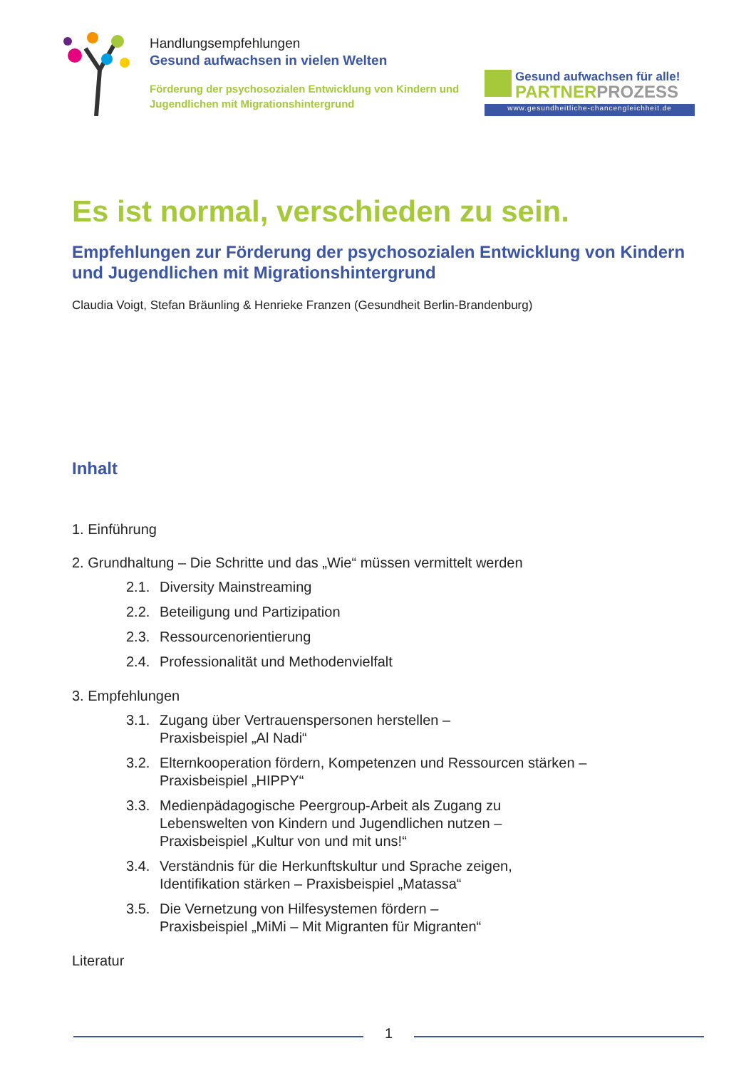Handlungsempfehlungen
Gesund aufwachsen in vielen Welten
Förderung der psychosozialen Entwicklung von Kindern und Jugendlichen mit Migrationshintergrund
Gesund aufwachsen für alle!
PARTNERPROZESS
www.gesundheitliche-chancengleichheit.de
Es ist normal, verschieden zu sein.
Empfehlungen zur Förderung der psychosozialen Entwicklung von Kindern und Jugendlichen mit Migrationshintergrund
Claudia Voigt, Stefan Bräunling & Henrieke Franzen (Gesundheit Berlin-Brandenburg)
Inhalt
1. Einführung
2. Grundhaltung – Die Schritte und das „Wie“ müssen vermittelt werden
2.1. Diversity Mainstreaming
2.2. Beteiligung und Partizipation
2.3. Ressourcenorientierung
2.4. Professionalität und Methodenvielfalt
3. Empfehlungen
3.1. Zugang über Vertrauenspersonen herstellen –
Praxisbeispiel „Al Nadi“
3.2. Elternkooperation fördern, Kompetenzen und Ressourcen stärken –
Praxisbeispiel „HIPPY“
3.3. Medienpädagogische Peergroup-Arbeit als Zugang zu
Lebenswelten von Kindern und Jugendlichen nutzen –
Praxisbeispiel „Kultur von und mit uns!“
3.4. Verständnis für die Herkunftskultur und Sprache zeigen,
Identifikation stärken – Praxisbeispiel „Matassa“
3.5. Die Vernetzung von Hilfesystemen fördern –
Praxisbeispiel „MiMi – Mit Migranten für Migranten“
Literatur
1